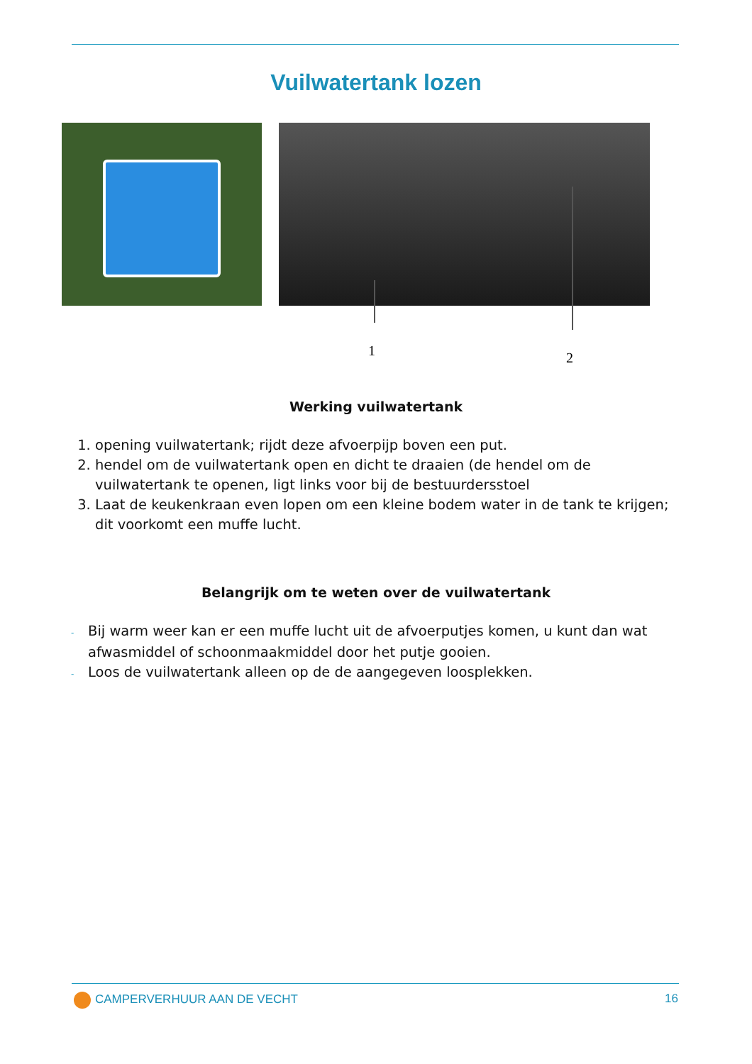Vuilwatertank lozen
1 2
Werking vuilwatertank
1. opening vuilwatertank; rijdt deze afvoerpijp boven een put.
2. hendel om de vuilwatertank open en dicht te draaien (de hendel om de vuilwatertank te openen, ligt links voor bij de bestuurdersstoel
3. Laat de keukenkraan even lopen om een kleine bodem water in de tank te krijgen; dit voorkomt een muffe lucht.
Belangrijk om te weten over de vuilwatertank
- Bij warm weer kan er een muffe lucht uit de afvoerputjes komen, u kunt dan wat afwasmiddel of schoonmaakmiddel door het putje gooien.
- Loos de vuilwatertank alleen op de de aangegeven loosplekken.
CAMPERVERHUUR AAN DE VECHT 16